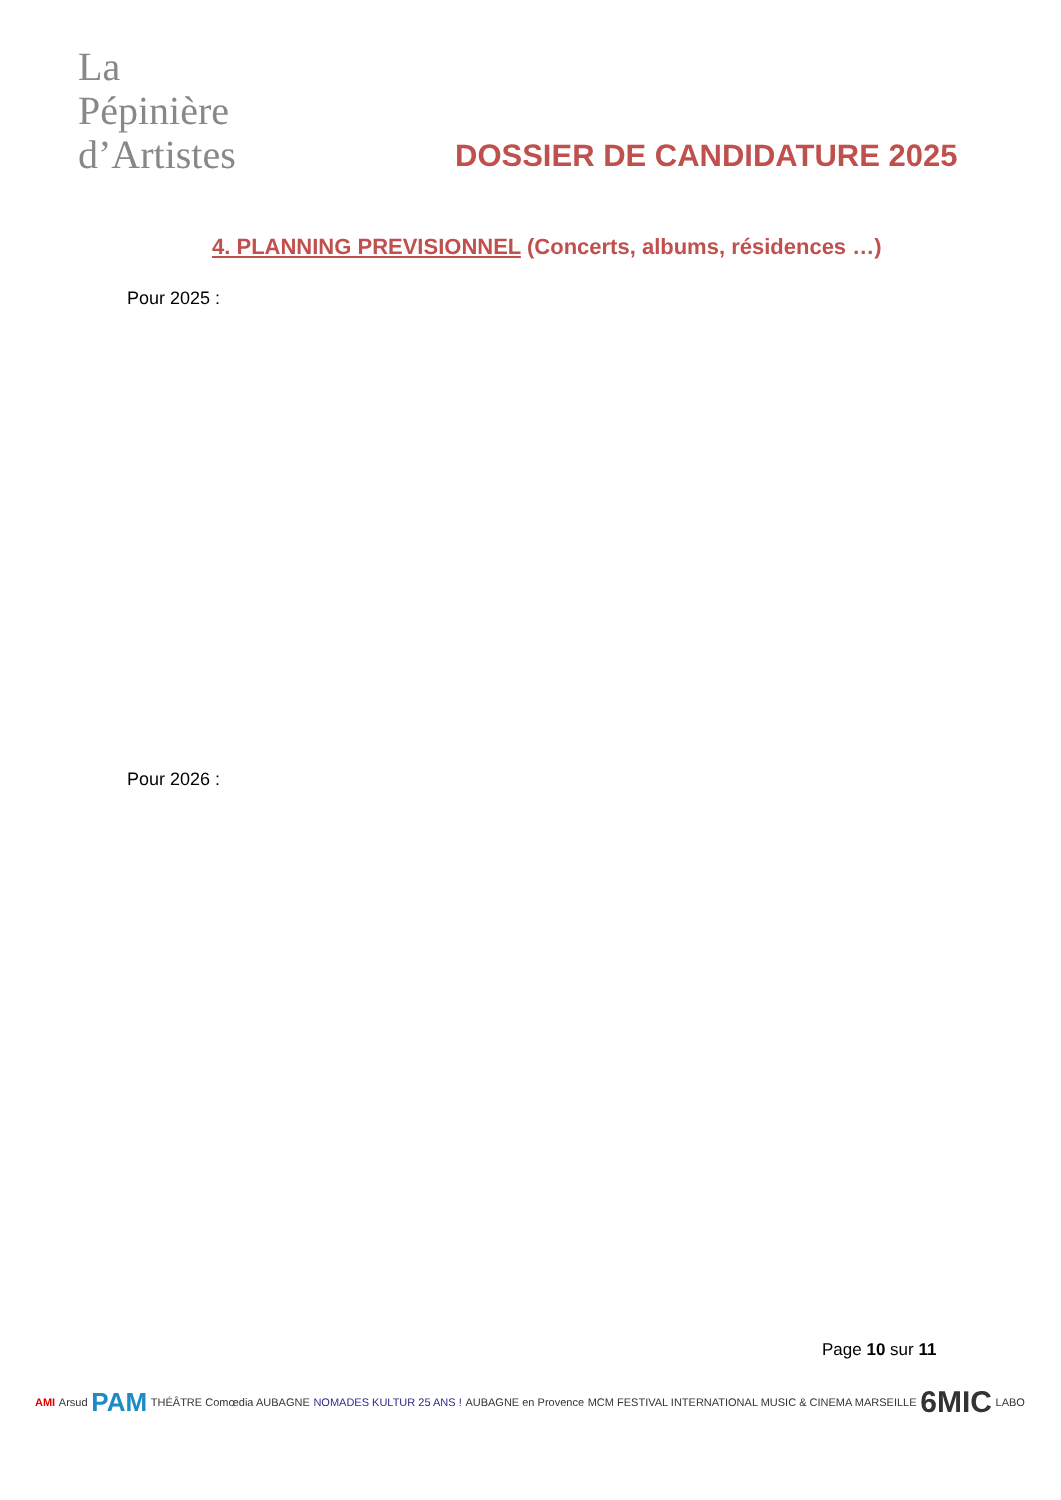La
Pépinière
d’Artistes
DOSSIER DE CANDIDATURE 2025
4. PLANNING PREVISIONNEL (Concerts, albums, résidences …)
Pour 2025 :
Pour 2026 :
Page 10 sur 11
AMI Arsud PAM THÉÂTRE Comœdia AUBAGNE NOMADES KULTUR 25 ANS ! AUBAGNE en Provence MCM FESTIVAL INTERNATIONAL MUSIC & CINEMA MARSEILLE 6MIC LABO